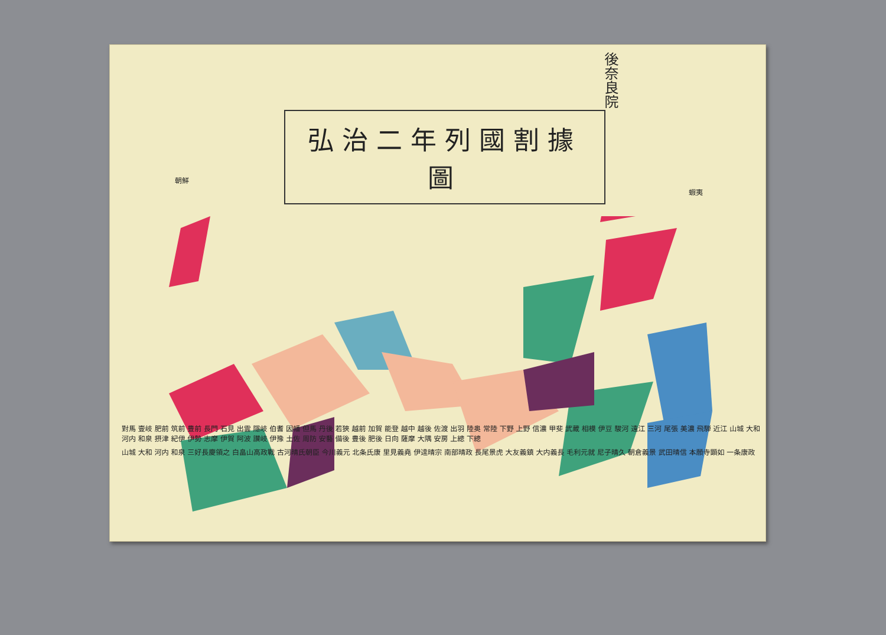弘治二年列國割據圖
後奈良院
朝鮮
蝦夷
對馬 壹岐 肥前 筑前 豊前 長門 石見 出雲 隱岐 伯耆 因幡 但馬 丹後 若狹 越前 加賀 能登 越中 越後 佐渡 出羽 陸奥 常陸 下野 上野 信濃 甲斐 武蔵 相模 伊豆 駿河 遠江 三河 尾張 美濃 飛騨 近江 山城 大和 河内 和泉 摂津 紀伊 伊勢 志摩 伊賀 阿波 讃岐 伊豫 土佐 周防 安藝 備後 豊後 肥後 日向 薩摩 大隅 安房 上總 下總
山城 大和 河内 和泉 三好長慶領之 白畠山高政戰 古河晴氏朝臣 今川義元 北条氏康 里見義堯 伊達晴宗 南部晴政 長尾景虎 大友義鎮 大内義長 毛利元就 尼子晴久 朝倉義景 武田晴信 本願寺顕如 一条康政